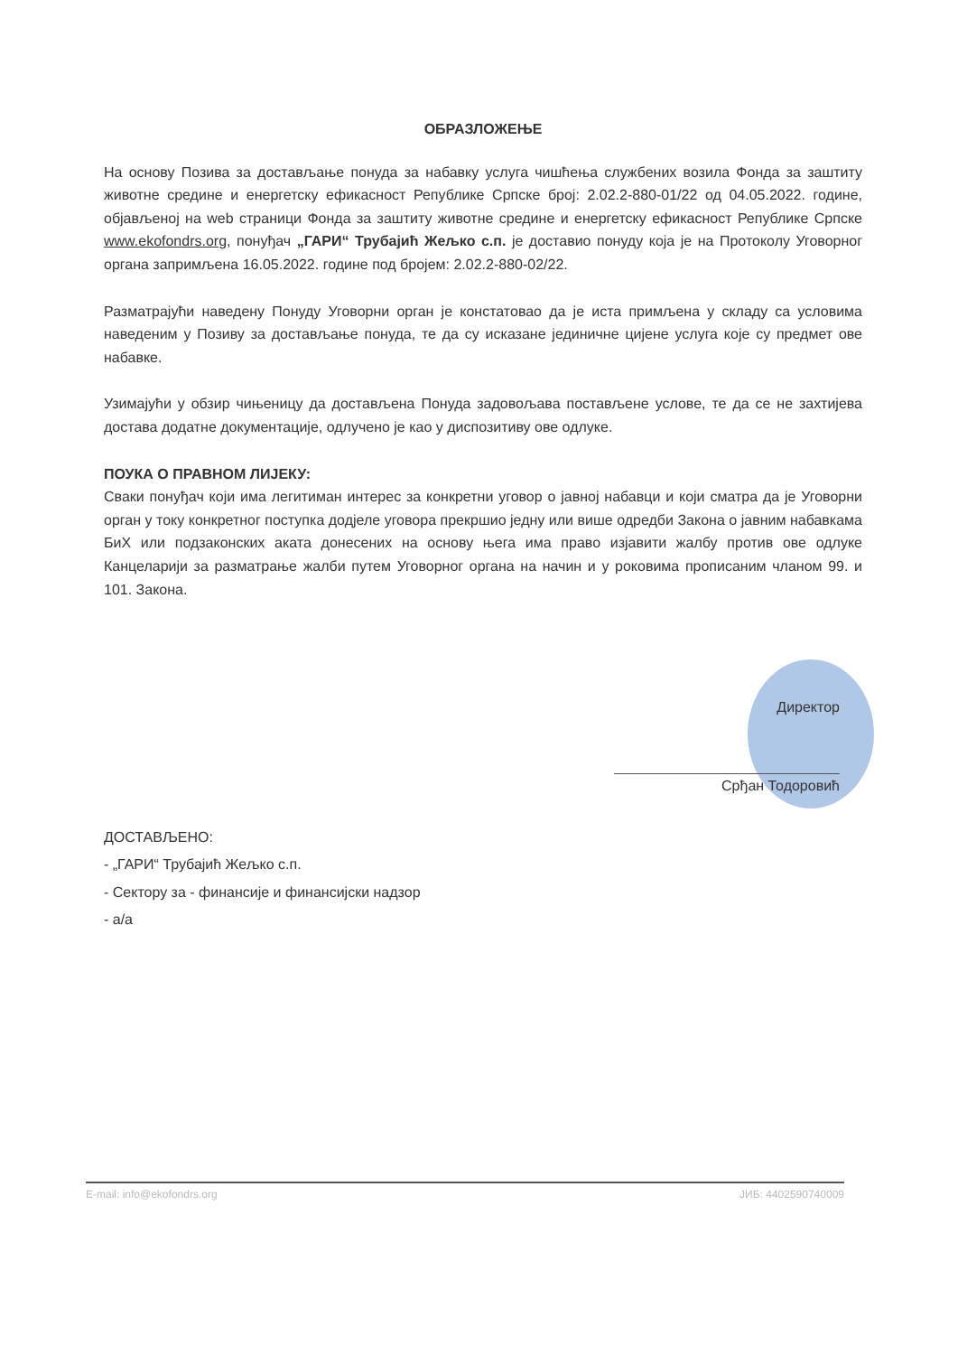ОБРАЗЛОЖЕЊЕ
На основу Позива за достављање понуда за набавку услуга чишћења службених возила Фонда за заштиту животне средине и енергетску ефикасност Републике Српске број: 2.02.2-880-01/22 од 04.05.2022. године, објављеноj на web страници Фонда за заштиту животне средине и енергетску ефикасност Републике Српске www.ekofondrs.org, понуђач „ГАРИ“ Трубајић Жељко с.п. је доставио понуду која је на Протоколу Уговорног органа запримљена 16.05.2022. године под бројем: 2.02.2-880-02/22.
Разматрајући наведену Понуду Уговорни орган је констатовао да је иста примљена у складу са условима наведеним у Позиву за достављање понуда, те да су исказане јединичне цијене услуга које су предмет ове набавке.
Узимајући у обзир чињеницу да достављена Понуда задовољава постављене услове, те да се не захтијева достава додатне документације, одлучено је као у диспозитиву ове одлуке.
ПОУКА О ПРАВНОМ ЛИЈЕКУ:
Сваки понуђач који има легитиман интерес за конкретни уговор о јавној набавци и који сматра да је Уговорни орган у току конкретног поступка додјеле уговора прекршио једну или више одредби Закона о јавним набавкама БиХ или подзаконских аката донесених на основу њега има право изјавити жалбу против ове одлуке Канцеларији за разматрање жалби путем Уговорног органа на начин и у роковима прописаним чланом 99. и 101. Закона.
Директор
Срђан Тодоровић
ДОСТАВЉЕНО:
- „ГАРИ“ Трубајић Жељко с.п.
- Сектору за - финансије и финансијски надзор
- а/а
E-mail: info@ekofondrs.org ЈИБ: 4402590740009